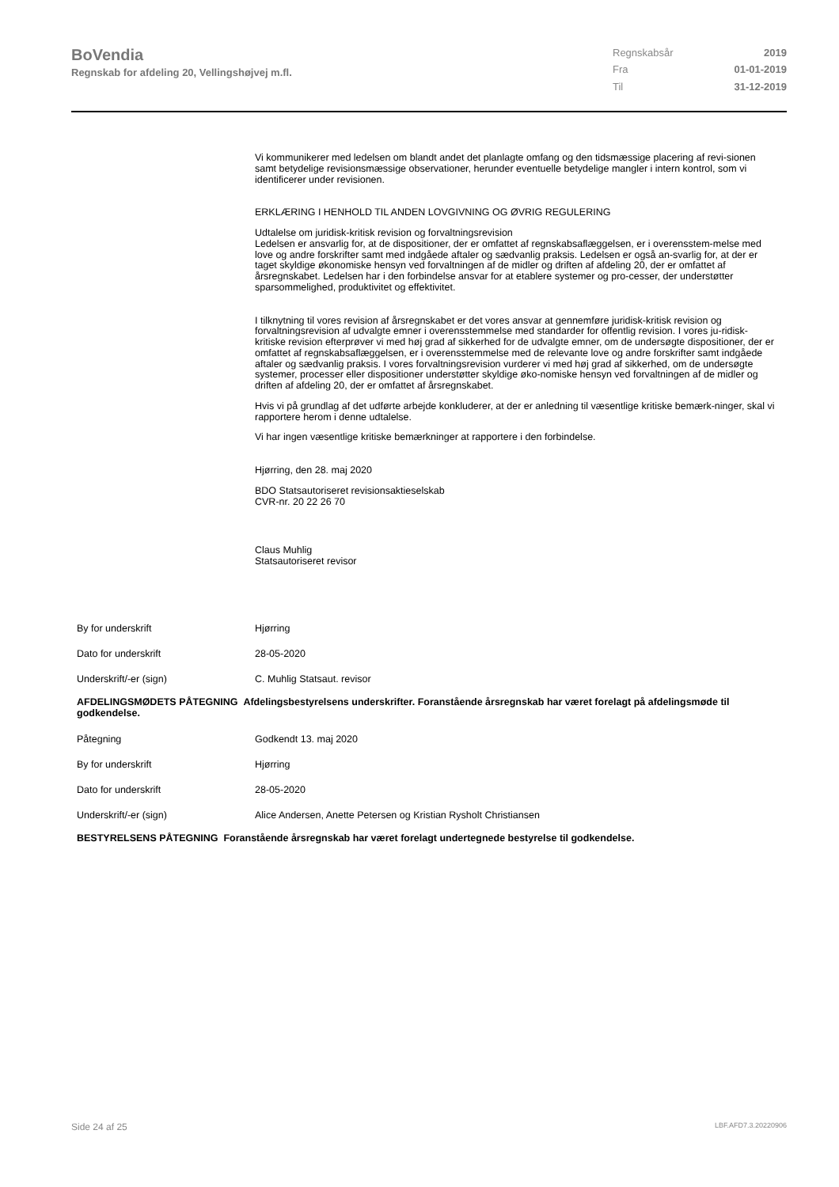BoVendia
Regnskab for afdeling 20, Vellingshøjvej m.fl.
| Regnskabsår | 2019 |
| Fra | 01-01-2019 |
| Til | 31-12-2019 |
Vi kommunikerer med ledelsen om blandt andet det planlagte omfang og den tidsmæssige placering af revi-sionen samt betydelige revisionsmæssige observationer, herunder eventuelle betydelige mangler i intern kontrol, som vi identificerer under revisionen.
ERKLÆRING I HENHOLD TIL ANDEN LOVGIVNING OG ØVRIG REGULERING
Udtalelse om juridisk-kritisk revision og forvaltningsrevision
Ledelsen er ansvarlig for, at de dispositioner, der er omfattet af regnskabsaflæggelsen, er i overensstem-melse med love og andre forskrifter samt med indgåede aftaler og sædvanlig praksis. Ledelsen er også an-svarlig for, at der er taget skyldige økonomiske hensyn ved forvaltningen af de midler og driften af afdeling 20, der er omfattet af årsregnskabet. Ledelsen har i den forbindelse ansvar for at etablere systemer og pro-cesser, der understøtter sparsommelighed, produktivitet og effektivitet.
I tilknytning til vores revision af årsregnskabet er det vores ansvar at gennemføre juridisk-kritisk revision og forvaltningsrevision af udvalgte emner i overensstemmelse med standarder for offentlig revision. I vores ju-ridisk-kritiske revision efterprøver vi med høj grad af sikkerhed for de udvalgte emner, om de undersøgte dispositioner, der er omfattet af regnskabsaflæggelsen, er i overensstemmelse med de relevante love og andre forskrifter samt indgåede aftaler og sædvanlig praksis. I vores forvaltningsrevision vurderer vi med høj grad af sikkerhed, om de undersøgte systemer, processer eller dispositioner understøtter skyldige øko-nomiske hensyn ved forvaltningen af de midler og driften af afdeling 20, der er omfattet af årsregnskabet.
Hvis vi på grundlag af det udførte arbejde konkluderer, at der er anledning til væsentlige kritiske bemærk-ninger, skal vi rapportere herom i denne udtalelse.
Vi har ingen væsentlige kritiske bemærkninger at rapportere i den forbindelse.
Hjørring, den 28. maj 2020
BDO Statsautoriseret revisionsaktieselskab
CVR-nr. 20 22 26 70
Claus Muhlig
Statsautoriseret revisor
By for underskrift Hjørring
Dato for underskrift 28-05-2020
Underskrift/-er (sign) C. Muhlig Statsaut. revisor
AFDELINGSMØDETS PÅTEGNING Afdelingsbestyrelsens underskrifter. Foranstående årsregnskab har været forelagt på afdelingsmøde til godkendelse.
Påtegning Godkendt 13. maj 2020
By for underskrift Hjørring
Dato for underskrift 28-05-2020
Underskrift/-er (sign) Alice Andersen, Anette Petersen og Kristian Rysholt Christiansen
BESTYRELSENS PÅTEGNING Foranstående årsregnskab har været forelagt undertegnede bestyrelse til godkendelse.
Side 24 af 25 LBF.AFD7.3.20220906